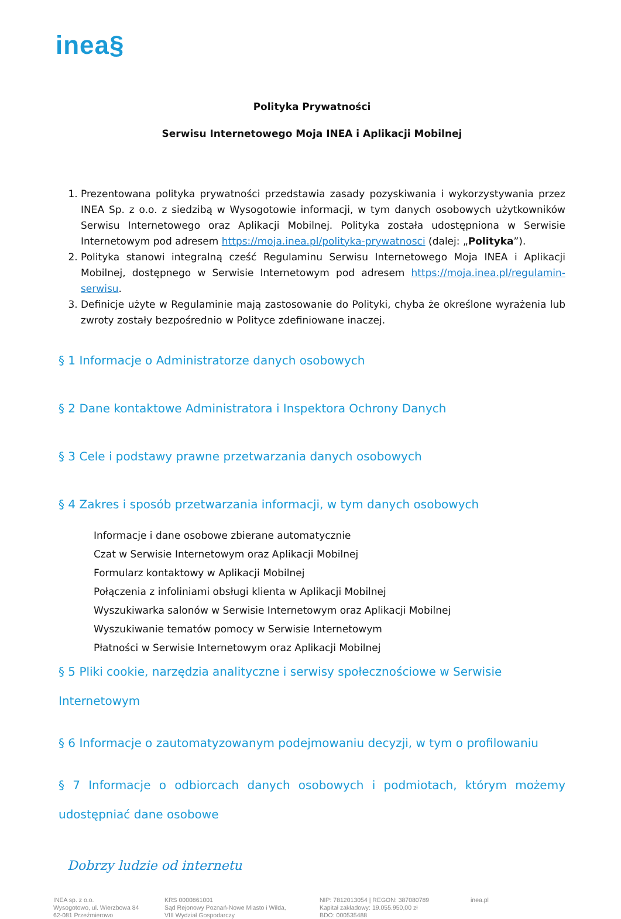inea§
Polityka Prywatności
Serwisu Internetowego Moja INEA i Aplikacji Mobilnej
1. Prezentowana polityka prywatności przedstawia zasady pozyskiwania i wykorzystywania przez INEA Sp. z o.o. z siedzibą w Wysogotowie informacji, w tym danych osobowych użytkowników Serwisu Internetowego oraz Aplikacji Mobilnej. Polityka została udostępniona w Serwisie Internetowym pod adresem https://moja.inea.pl/polityka-prywatnosci (dalej: „Polityka”).
2. Polityka stanowi integralną cześć Regulaminu Serwisu Internetowego Moja INEA i Aplikacji Mobilnej, dostępnego w Serwisie Internetowym pod adresem https://moja.inea.pl/regulamin-serwisu.
3. Definicje użyte w Regulaminie mają zastosowanie do Polityki, chyba że określone wyrażenia lub zwroty zostały bezpośrednio w Polityce zdefiniowane inaczej.
§ 1 Informacje o Administratorze danych osobowych
§ 2 Dane kontaktowe Administratora i Inspektora Ochrony Danych
§ 3 Cele i podstawy prawne przetwarzania danych osobowych
§ 4 Zakres i sposób przetwarzania informacji, w tym danych osobowych
Informacje i dane osobowe zbierane automatycznie
Czat w Serwisie Internetowym oraz Aplikacji Mobilnej
Formularz kontaktowy w Aplikacji Mobilnej
Połączenia z infoliniami obsługi klienta w Aplikacji Mobilnej
Wyszukiwarka salonów w Serwisie Internetowym oraz Aplikacji Mobilnej
Wyszukiwanie tematów pomocy w Serwisie Internetowym
Płatności w Serwisie Internetowym oraz Aplikacji Mobilnej
§ 5 Pliki cookie, narzędzia analityczne i serwisy społecznościowe w Serwisie Internetowym
§ 6 Informacje o zautomatyzowanym podejmowaniu decyzji, w tym o profilowaniu
§ 7 Informacje o odbiorcach danych osobowych i podmiotach, którym możemy udostępniać dane osobowe
Dobrzy ludzie od internetu
INEA sp. z o.o.
Wysogotowo, ul. Wierzbowa 84
62-081 Przeźmierowo
KRS 0000861001
Sąd Rejonowy Poznań-Nowe Miasto i Wilda,
VIII Wydział Gospodarczy
NIP: 7812013054 | REGON: 387080789
Kapitał zakładowy: 19.055.950,00 zł
BDO: 000535488
inea.pl